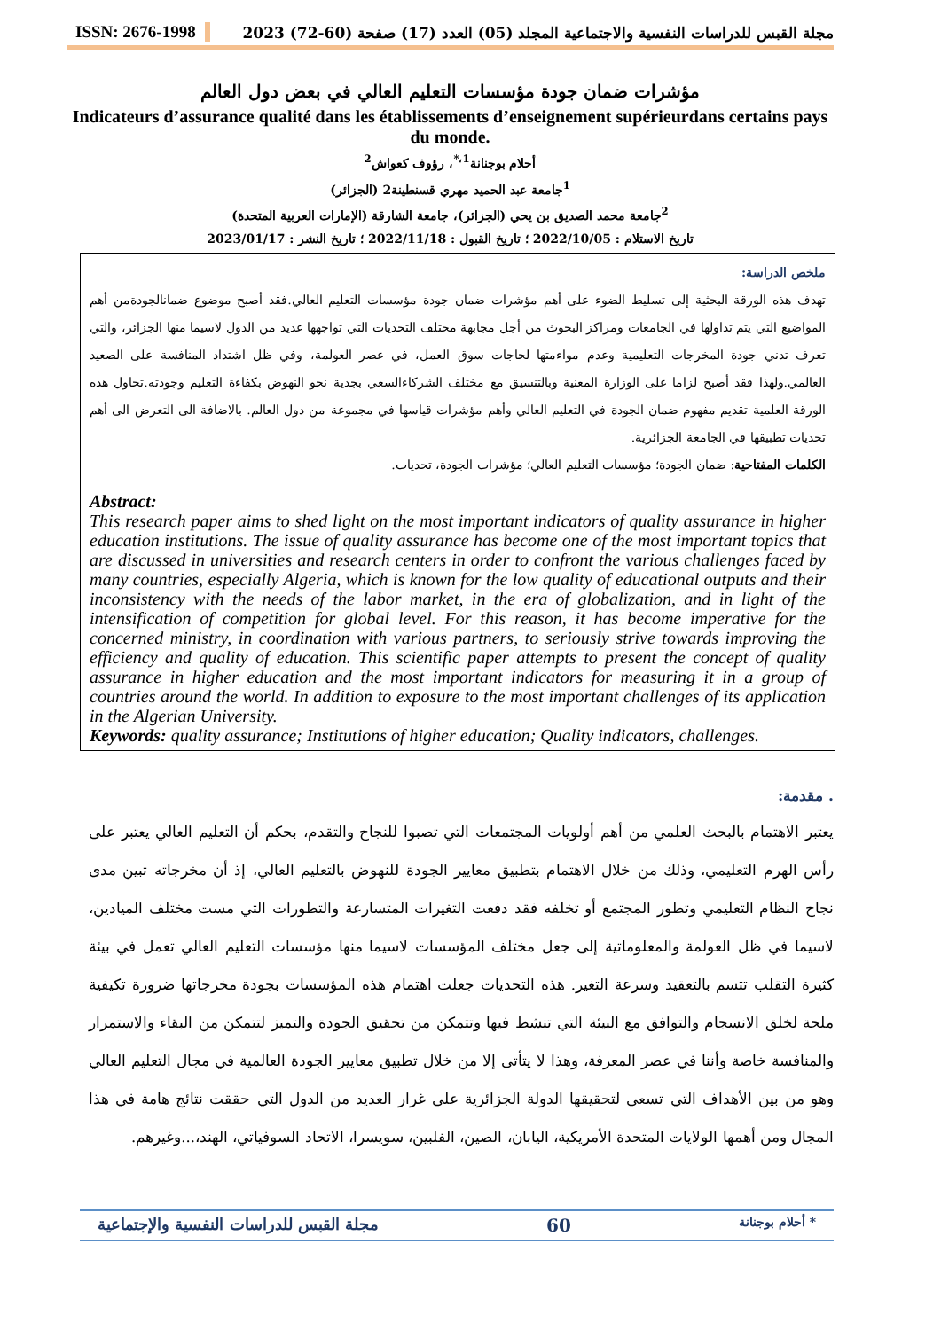ISSN: 2676-1998 مجلة القبس للدراسات النفسية والاجتماعية المجلد (05) العدد (17) صفحة (60-72) 2023
مؤشرات ضمان جودة مؤسسات التعليم العالي في بعض دول العالم
Indicateurs d’assurance qualité dans les établissements d’enseignement supérieurdans certains pays du monde.
أحلام بوجنانة<sup>1،*</sup>، رؤوف كعواش<sup>2</sup>
<sup>1</sup> جامعة عبد الحميد مهري قسنطينة2 (الجزائر)
<sup>2</sup> جامعة محمد الصديق بن يحي (الجزائر)، جامعة الشارقة (الإمارات العربية المتحدة)
تاريخ الاستلام : 2022/10/05 ؛ تاريخ القبول : 2022/11/18 ؛ تاريخ النشر : 2023/01/17
ملخص الدراسة:
تهدف هذه الورقة البحثية إلى تسليط الضوء على أهم مؤشرات ضمان جودة مؤسسات التعليم العالي.فقد أصبح موضوع ضمانالجودةمن أهم المواضيع التي يتم تداولها في الجامعات ومراكز البحوث من أجل مجابهة مختلف التحديات التي تواجهها عديد من الدول لاسيما منها الجزائر، والتي تعرف تدني جودة المخرجات التعليمية وعدم مواءمتها لحاجات سوق العمل، في عصر العولمة، وفي ظل اشتداد المنافسة على الصعيد العالمي.ولهذا فقد أصبح لزاما على الوزارة المعنية وبالتنسيق مع مختلف الشركاءالسعي بجدية نحو النهوض بكفاءة التعليم وجودته.تحاول هده الورقة العلمية تقديم مفهوم ضمان الجودة في التعليم العالي وأهم مؤشرات قياسها في مجموعة من دول العالم. بالاضافة الى التعرض الى أهم تحديات تطبيقها في الجامعة الجزائرية.
الكلمات المفتاحية: ضمان الجودة؛ مؤسسات التعليم العالي؛ مؤشرات الجودة، تحديات.
Abstract:
This research paper aims to shed light on the most important indicators of quality assurance in higher education institutions. The issue of quality assurance has become one of the most important topics that are discussed in universities and research centers in order to confront the various challenges faced by many countries, especially Algeria, which is known for the low quality of educational outputs and their inconsistency with the needs of the labor market, in the era of globalization, and in light of the intensification of competition for global level. For this reason, it has become imperative for the concerned ministry, in coordination with various partners, to seriously strive towards improving the efficiency and quality of education. This scientific paper attempts to present the concept of quality assurance in higher education and the most important indicators for measuring it in a group of countries around the world. In addition to exposure to the most important challenges of its application in the Algerian University.
Keywords: quality assurance; Institutions of higher education; Quality indicators, challenges.
. مقدمة:
يعتبر الاهتمام بالبحث العلمي من أهم أولويات المجتمعات التي تصبوا للنجاح والتقدم، بحكم أن التعليم العالي يعتبر على رأس الهرم التعليمي، وذلك من خلال الاهتمام بتطبيق معايير الجودة للنهوض بالتعليم العالي، إذ أن مخرجاته تبين مدى نجاح النظام التعليمي وتطور المجتمع أو تخلفه فقد دفعت التغيرات المتسارعة والتطورات التي مست مختلف الميادين، لاسيما في ظل العولمة والمعلوماتية إلى جعل مختلف المؤسسات لاسيما منها مؤسسات التعليم العالي تعمل في بيئة كثيرة التقلب تتسم بالتعقيد وسرعة التغير. هذه التحديات جعلت اهتمام هذه المؤسسات بجودة مخرجاتها ضرورة تكيفية ملحة لخلق الانسجام والتوافق مع البيئة التي تنشط فيها وتتمكن من تحقيق الجودة والتميز لتتمكن من البقاء والاستمرار والمنافسة خاصة وأننا في عصر المعرفة، وهذا لا يتأتى إلا من خلال تطبيق معايير الجودة العالمية في مجال التعليم العالي وهو من بين الأهداف التي تسعى لتحقيقها الدولة الجزائرية على غرار العديد من الدول التي حققت نتائج هامة في هذا المجال ومن أهمها الولايات المتحدة الأمريكية، اليابان، الصين، الفلبين، سويسرا، الاتحاد السوفياتي، الهند،...وغيرهم.
* أحلام بوجنانة 60 مجلة القبس للدراسات النفسية والإجتماعية